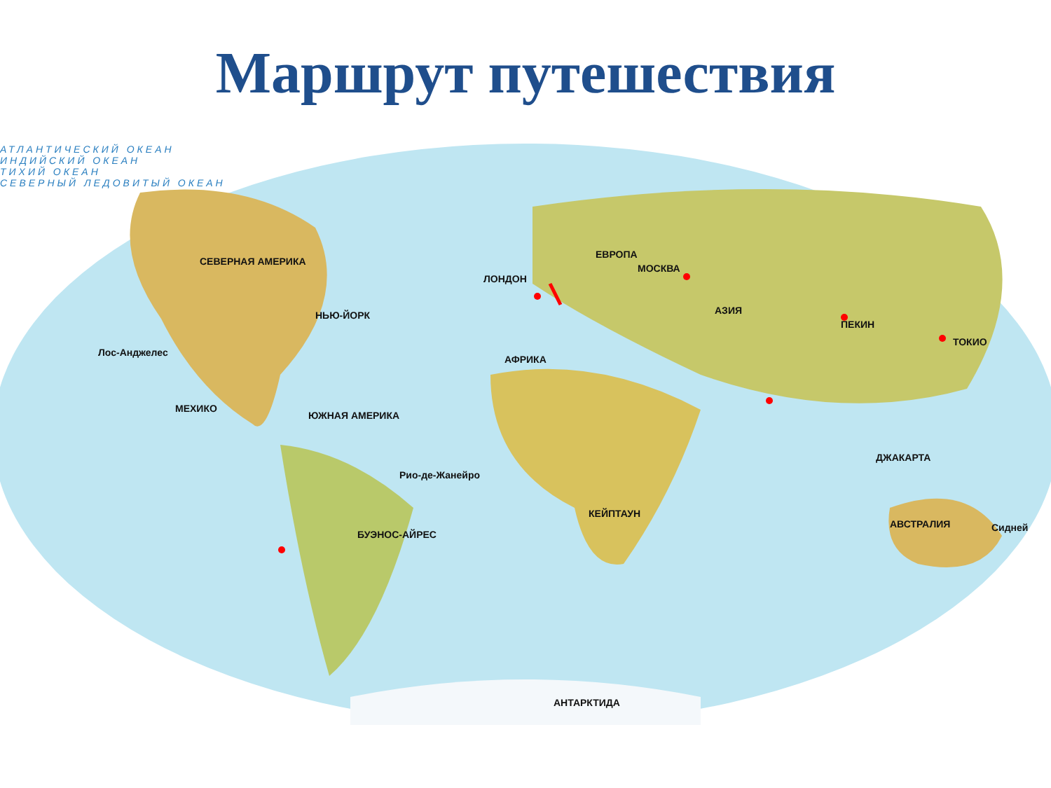Маршрут путешествия
СЕВЕРНАЯ АМЕРИКА
ЮЖНАЯ АМЕРИКА
АФРИКА
ЕВРОПА
АЗИЯ
АВСТРАЛИЯ
АНТАРКТИДА
ЛОНДОН
МОСКВА
ПЕКИН
ТОКИО
Лос-Анджелес
НЬЮ-ЙОРК
МЕХИКО
Рио-де-Жанейро
БУЭНОС-АЙРЕС
КЕЙПТАУН
Сидней
ДЖАКАРТА
АТЛАНТИЧЕСКИЙ ОКЕАН
ИНДИЙСКИЙ ОКЕАН
ТИХИЙ ОКЕАН
СЕВЕРНЫЙ ЛЕДОВИТЫЙ ОКЕАН